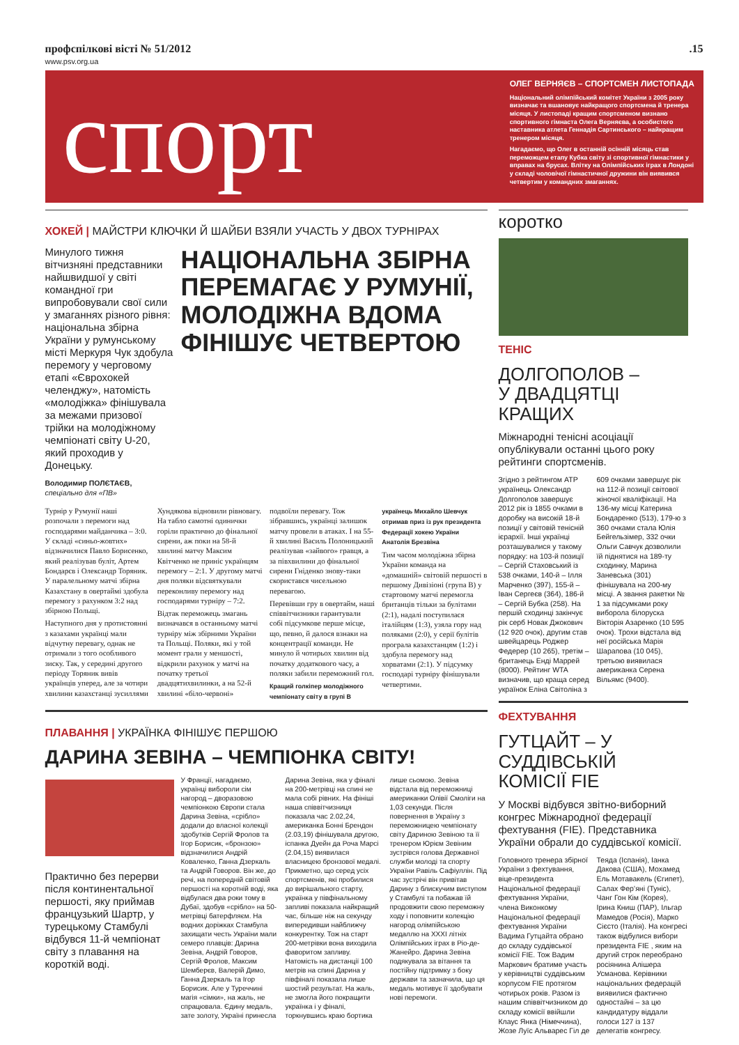профспілкові вісті № 51/2012.15
www.psv.org.ua
спорт
ОЛЕГ ВЕРНЯЄВ – СПОРТСМЕН ЛИСТОПАДА
Національний олімпійський комітет України з 2005 року визначає та вшановує найкращого спортсмена й тренера місяця. У листопаді кращим спортсменом визнано спортивного гімнаста Олега Верняєва, а особистого наставника атлета Геннадія Сартинського – найкращим тренером місяця.
Нагадаємо, що Олег в останній осінній місяць став переможцем етапу Кубка світу зі спортивної гімнастики у вправах на брусах. Влітку на Олімпійських іграх в Лондоні у складі чоловічої гімнастичної дружини він виявився четвертим у командних змаганнях.
ХОКЕЙ | МАЙСТРИ КЛЮЧКИ Й ШАЙБИ ВЗЯЛИ УЧАСТЬ У ДВОХ ТУРНІРАХ
Минулого тижня вітчизняні представники найшвидшої у світі командної гри випробовували свої сили у змаганнях різного рівня: національна збірна України у румунському місті Меркуря Чук здобула перемогу у черговому етапі «Єврохокей челенджу», натомість «молодіжка» фінішувала за межами призової трійки на молодіжному чемпіонаті світу U-20, який проходив у Донецьку.
Володимир ПОЛЄТАЄВ,
спеціально для «ПВ»
НАЦІОНАЛЬНА ЗБІРНА ПЕРЕМАГАЄ У РУМУНІЇ, МОЛОДІЖНА ВДОМА ФІНІШУЄ ЧЕТВЕРТОЮ
Турнір у Румунії наші розпочали з перемоги над господарями майданчика – 3:0. У складі «синьо-жовтих» відзначилися Павло Борисенко, який реалізував буліт, Артем Бондарєв і Олександр Торяник. У паралельному матчі збірна Казахстану в овертаймі здобула перемогу з рахунком 3:2 над збірною Польщі.
Наступного дня у протистоянні з казахами українці мали відчутну перевагу, однак не отримали з того особливого зиску. Так, у середині другого періоду Торяник вивів українців уперед, але за чотири хвилини казахстанці зусиллями Хундякова відновили рівновагу. На табло самотні одинички горіли практично до фінальної сирени, аж поки на 58-й хвилині матчу Максим Квітченко не приніс українцям перемогу – 2:1. У другому матчі дня поляки відсвяткували переконливу перемогу над господарями турніру – 7:2.
Відтак переможець змагань визначався в останньому матчі турніру між збірними України та Польщі. Поляки, які у той момент грали у меншості, відкрили рахунок у матчі на початку третьої двадцятихвилинки, а на 52-й хвилині «біло-червоні» подвоїли перевагу. Тож зібравшись, українці залишок матчу провели в атаках. І на 55-й хвилині Василь Полоницький реалізував «зайвого» гравця, а за півхвилини до фінальної сирени Гніденко знову-таки скористався чисельною перевагою.
Перевівши гру в овертайм, наші співвітчизники гарантували собі підсумкове перше місце, що, певно, й далося взнаки на концентрації команди. Не минуло й чотирьох хвилин від початку додаткового часу, а поляки забили переможний гол.
Кращий голкіпер молодіжного чемпіонату світу в групі В українець Михайло Шевчук отримав приз із рук президента Федерації хокею України Анатолія Брезвіна
Тим часом молодіжна збірна України команда на «домашній» світовій першості в першому Дивізіоні (група В) у стартовому матчі перемогла британців тільки за булітами (2:1), надалі поступилася італійцям (1:3), узяла гору над поляками (2:0), у серії булітів програла казахстанцям (1:2) і здобула перемогу над хорватами (2:1). У підсумку господарі турніру фінішували четвертими.
ПЛАВАННЯ | УКРАЇНКА ФІНІШУЄ ПЕРШОЮ
ДАРИНА ЗЕВІНА – ЧЕМПІОНКА СВІТУ!
Практично без перерви після континентальної першості, яку приймав французький Шартр, у турецькому Стамбулі відбувся 11-й чемпіонат світу з плавання на короткій воді.
У Франції, нагадаємо, українці виборoли сім нагород – дворазовою чемпіонкою Європи стала Дарина Зевіна, «срібло» додали до власної колекції здобутків Сергій Фролов та Ігор Борисик, «бронзою» відзначилися Андрій Коваленко, Ганна Дзеркаль та Андрій Говоров. Він же, до речі, на попередній світовій першості на коротній воді, яка відбулася два роки тому в Дубаї, здобув «срібло» на 50-метрівці батерфляєм. На водних доріжках Стамбула захищати честь України мали семеро плавців: Дарина Зевіна, Андрій Говоров, Сергій Фролов, Максим Шемберєв, Валерій Димо, Ганна Дзеркаль та Ігор Борисик. Але у Туреччині магія «сімки», на жаль, не спрацювала. Єдину медаль, зате золоту, Україні принесла Дарина Зевіна, яка у фіналі на 200-метрівці на спині не мала собі рівних. На фініші наша співвітчизниця показала час 2.02,24, американка Бонні Брендон (2.03,19) фінішувала другою, іспанка Дуейн да Роча Марсі (2.04,15) виявилася власницею бронзової медалі. Прикметно, що серед усіх спортсменів, які пробилися до вирішального старту, українка у півфінальному запливі показала найкращий час, більше ніж на секунду випередивши найближчу конкурентку. Тож на старт 200-метрівки вона виходила фаворитом запливу. Натомість на дистанції 100 метрів на спині Дарина у півфіналі показала лише шостий результат. На жаль, не змогла його покращити українка і у фіналі, торкнувшись краю бортика лише сьомою. Зевіна відстала від переможниці американки Олівії Смоліги на 1,03 секунди. Після повернення в Україну з переможницею чемпіонату світу Дариною Зевіною та її тренером Юрієм Зевіним зустрівся голова Державної служби молоді та спорту України Равіль Сафіуллін. Під час зустрічі він привітав Дарину з блискучим виступом у Стамбулі та побажав їй продовжити свою переможну ходу і поповнити колекцію нагород олімпійською медаллю на XXXI літніх Олімпійських іграх в Ріо-де-Жанейро. Дарина Зевіна подякувала за вітання та постійну підтримку з боку держави та зазначила, що ця медаль мотивує її здобувати нові перемоги.
коротко
ТЕНІС
ДОЛГОПОЛОВ –
У ДВАДЦЯТЦІ КРАЩИХ
Міжнародні тенісні асоціації опублікували останні цього року рейтинги спортсменів.
Згідно з рейтингом ATP українець Олександр Долгополов завершує 2012 рік із 1855 очками в доробку на високій 18-й позиції у світовій тенісній ієрархії. Інші українці розташувалися у такому порядку: на 103-й позиції – Сергій Стаховський із 538 очками, 140-й – Ілля Марченко (397), 155-й – Іван Сергеєв (364), 186-й – Сергій Бубка (258). На першій сходинці закінчує рік серб Новак Джокович (12 920 очок), другим став швейцарець Роджер Федерер (10 265), третім – британець Енді Маррей (8000). Рейтинг WTA визначив, що краща серед українок Еліна Світоліна з 609 очками завершує рік на 112-й позиції світової жіночої кваліфікації. На 136-му місці Катерина Бондаренко (513), 179-ю з 360 очками стала Юлія Бейгельзімер, 332 очки Ольги Савчук дозволили їй піднятися на 189-ту сходинку, Марина Заневська (301) фінішувала на 200-му місці. А звання ракетки № 1 за підсумками року виборола білоруска Вікторія Азаренко (10 595 очок). Трохи відстала від неї російська Марія Шарапова (10 045), третьою виявилася американка Серена Вільямс (9400).
ФЕХТУВАННЯ
ГУТЦАЙТ – У СУДДІВСЬКІЙ КОМІСІЇ FIE
У Москві відбувся звітно-виборний конгрес Міжнародної федерації фехтування (FIE). Представника України обрали до суддівської комісії.
Головного тренера збірної України з фехтування, віце-президента Національної федерації фехтування України, члена Виконкому Національної федерації фехтування України Вадима Гутцайта обрано до складу суддівської комісії FIE. Тож Вадим Маркович братиме участь у керівництві суддівським корпусом FIE протягом чотирьох років. Разом із нашим співвітчизником до складу комісії ввійшли Клаус Янка (Німеччина), Жозе Луїс Альварес Гіл де Теяда (Іспанія), Іанка Дакова (США), Мохамед Ель Мотавакель (Єгипет), Салах Фер’яні (Туніс), Чанг Гон Кім (Корея), Ірина Книш (ПАР), Ільгар Мамедов (Росія), Марко Сієсто (Італія). На конгресі також відбулися вибори президента FIE , яким на другий строк переобрано росіянина Алішера Усманова. Керівники національних федерацій виявилися фактично одностайні – за цю кандидатуру віддали голоси 127 із 137 делегатів конгресу.